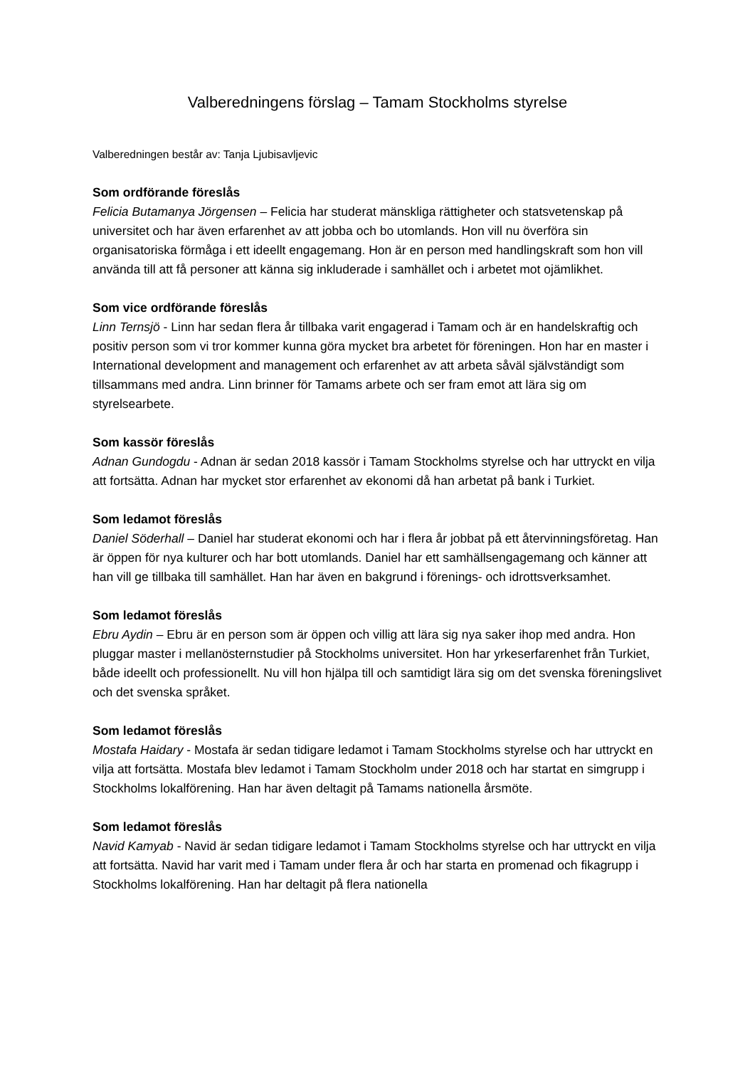Valberedningens förslag – Tamam Stockholms styrelse
Valberedningen består av: Tanja Ljubisavljevic
Som ordförande föreslås
Felicia Butamanya Jörgensen – Felicia har studerat mänskliga rättigheter och statsvetenskap på universitet och har även erfarenhet av att jobba och bo utomlands. Hon vill nu överföra sin organisatoriska förmåga i ett ideellt engagemang. Hon är en person med handlingskraft som hon vill använda till att få personer att känna sig inkluderade i samhället och i arbetet mot ojämlikhet.
Som vice ordförande föreslås
Linn Ternsjö - Linn har sedan flera år tillbaka varit engagerad i Tamam och är en handelskraftig och positiv person som vi tror kommer kunna göra mycket bra arbetet för föreningen. Hon har en master i International development and management och erfarenhet av att arbeta såväl självständigt som tillsammans med andra. Linn brinner för Tamams arbete och ser fram emot att lära sig om styrelsearbete.
Som kassör föreslås
Adnan Gundogdu - Adnan är sedan 2018 kassör i Tamam Stockholms styrelse och har uttryckt en vilja att fortsätta. Adnan har mycket stor erfarenhet av ekonomi då han arbetat på bank i Turkiet.
Som ledamot föreslås
Daniel Söderhall – Daniel har studerat ekonomi och har i flera år jobbat på ett återvinningsföretag. Han är öppen för nya kulturer och har bott utomlands. Daniel har ett samhällsengagemang och känner att han vill ge tillbaka till samhället. Han har även en bakgrund i förenings- och idrottsverksamhet.
Som ledamot föreslås
Ebru Aydin – Ebru är en person som är öppen och villig att lära sig nya saker ihop med andra. Hon pluggar master i mellanösternstudier på Stockholms universitet. Hon har yrkeserfarenhet från Turkiet, både ideellt och professionellt. Nu vill hon hjälpa till och samtidigt lära sig om det svenska föreningslivet och det svenska språket.
Som ledamot föreslås
Mostafa Haidary - Mostafa är sedan tidigare ledamot i Tamam Stockholms styrelse och har uttryckt en vilja att fortsätta. Mostafa blev ledamot i Tamam Stockholm under 2018 och har startat en simgrupp i Stockholms lokalförening. Han har även deltagit på Tamams nationella årsmöte.
Som ledamot föreslås
Navid Kamyab - Navid är sedan tidigare ledamot i Tamam Stockholms styrelse och har uttryckt en vilja att fortsätta. Navid har varit med i Tamam under flera år och har starta en promenad och fikagrupp i Stockholms lokalförening. Han har deltagit på flera nationella